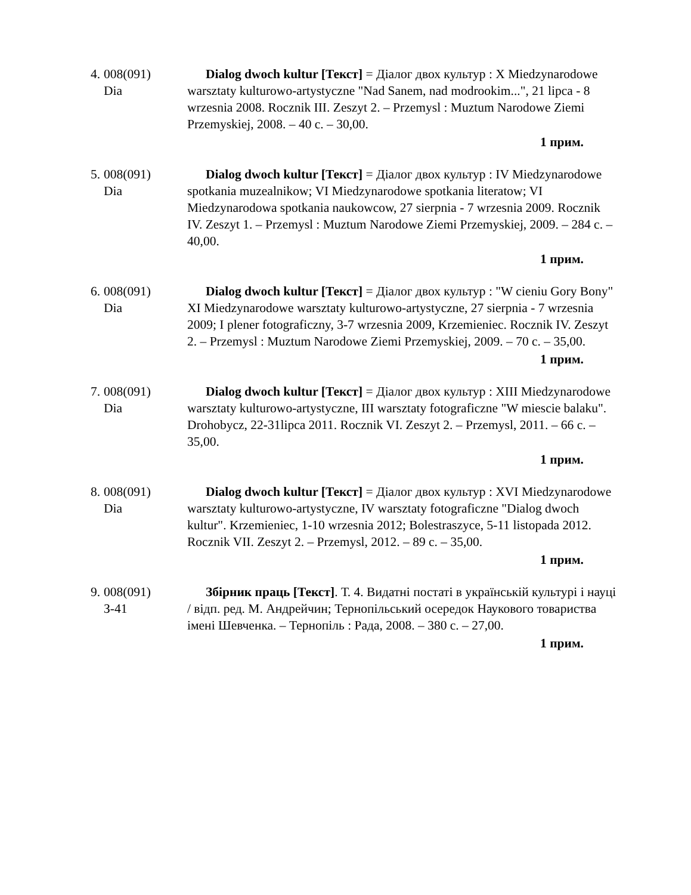4. 008(091)
Dia
Dialog dwoch kultur [Текст] = Діалог двох культур : X Miedzynarodowe warsztaty kulturowo-artystyczne "Nad Sanem, nad modrookim...", 21 lipca - 8 wrzesnia 2008. Rocznik III. Zeszyt 2. – Przemysl : Muztum Narodowe Ziemi Przemyskiej, 2008. – 40 с. – 30,00.
1 прим.
5. 008(091)
Dia
Dialog dwoch kultur [Текст] = Діалог двох культур : IV Miedzynarodowe spotkania muzealnikow; VI Miedzynarodowe spotkania literatow; VI Miedzynarodowa spotkania naukowcow, 27 sierpnia - 7 wrzesnia 2009. Rocznik IV. Zeszyt 1. – Przemysl : Muztum Narodowe Ziemi Przemyskiej, 2009. – 284 с. – 40,00.
1 прим.
6. 008(091)
Dia
Dialog dwoch kultur [Текст] = Діалог двох культур : "W cieniu Gory Bony" XI Miedzynarodowe warsztaty kulturowo-artystyczne, 27 sierpnia - 7 wrzesnia 2009; I plener fotograficzny, 3-7 wrzesnia 2009, Krzemieniec. Rocznik IV. Zeszyt 2. – Przemysl : Muztum Narodowe Ziemi Przemyskiej, 2009. – 70 с. – 35,00.
1 прим.
7. 008(091)
Dia
Dialog dwoch kultur [Текст] = Діалог двох культур : XIII Miedzynarodowe warsztaty kulturowo-artystyczne, III warsztaty fotograficzne "W miescie balaku". Drohobycz, 22-31lipca 2011. Rocznik VI. Zeszyt 2. – Przemysl, 2011. – 66 с. – 35,00.
1 прим.
8. 008(091)
Dia
Dialog dwoch kultur [Текст] = Діалог двох культур : XVI Miedzynarodowe warsztaty kulturowo-artystyczne, IV warsztaty fotograficzne "Dialog dwoch kultur". Krzemieniec, 1-10 wrzesnia 2012; Bolestraszyce, 5-11 listopada 2012. Rocznik VII. Zeszyt 2. – Przemysl, 2012. – 89 с. – 35,00.
1 прим.
9. 008(091)
З-41
Збірник праць [Текст]. Т. 4. Видатні постаті в українській культурі і науці / відп. ред. М. Андрейчин; Тернопільський осередок Наукового товариства імені Шевченка. – Тернопіль : Рада, 2008. – 380 с. – 27,00.
1 прим.